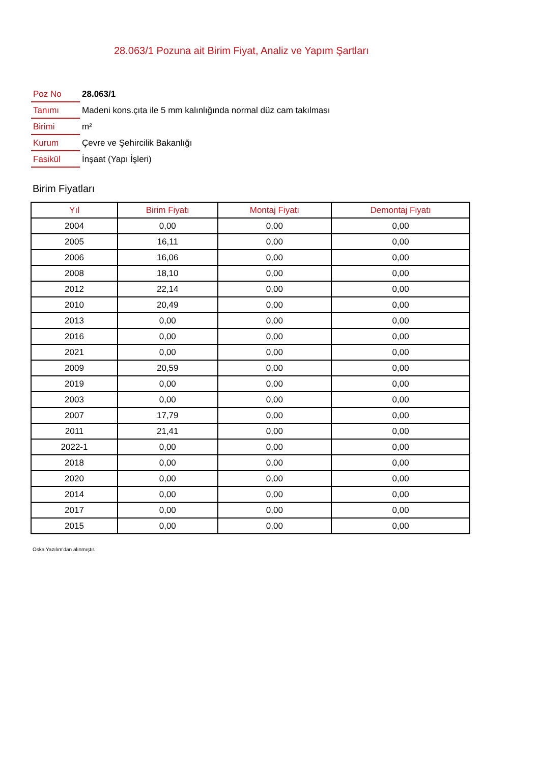28.063/1 Pozuna ait Birim Fiyat, Analiz ve Yapım Şartları
| Poz No | 28.063/1 |
| Tanımı | Madeni kons.çıta ile 5 mm kalınlığında normal düz cam takılması |
| Birimi | m² |
| Kurum | Çevre ve Şehircilik Bakanlığı |
| Fasikül | İnşaat (Yapı İşleri) |
Birim Fiyatları
| Yıl | Birim Fiyatı | Montaj Fiyatı | Demontaj Fiyatı |
| --- | --- | --- | --- |
| 2004 | 0,00 | 0,00 | 0,00 |
| 2005 | 16,11 | 0,00 | 0,00 |
| 2006 | 16,06 | 0,00 | 0,00 |
| 2008 | 18,10 | 0,00 | 0,00 |
| 2012 | 22,14 | 0,00 | 0,00 |
| 2010 | 20,49 | 0,00 | 0,00 |
| 2013 | 0,00 | 0,00 | 0,00 |
| 2016 | 0,00 | 0,00 | 0,00 |
| 2021 | 0,00 | 0,00 | 0,00 |
| 2009 | 20,59 | 0,00 | 0,00 |
| 2019 | 0,00 | 0,00 | 0,00 |
| 2003 | 0,00 | 0,00 | 0,00 |
| 2007 | 17,79 | 0,00 | 0,00 |
| 2011 | 21,41 | 0,00 | 0,00 |
| 2022-1 | 0,00 | 0,00 | 0,00 |
| 2018 | 0,00 | 0,00 | 0,00 |
| 2020 | 0,00 | 0,00 | 0,00 |
| 2014 | 0,00 | 0,00 | 0,00 |
| 2017 | 0,00 | 0,00 | 0,00 |
| 2015 | 0,00 | 0,00 | 0,00 |
Oska Yazılım'dan alınmıştır.